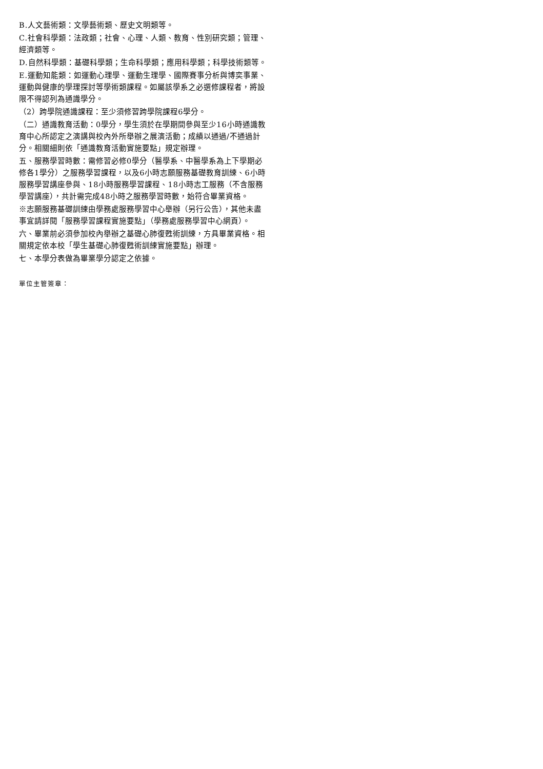B.人文藝術類：文學藝術類、歷史文明類等。
C.社會科學類：法政類；社會、心理、人類、教育、性別研究類；管理、經濟類等。
D.自然科學類：基礎科學類；生命科學類；應用科學類；科學技術類等。
E.運動知能類：如運動心理學、運動生理學、國際賽事分析與博奕事業、運動與健康的學理探討等學術類課程。如屬該學系之必選修課程者，將設限不得認列為通識學分。
（2）跨學院通識課程：至少須修習跨學院課程6學分。
（二）通識教育活動：0學分，學生須於在學期間參與至少16小時通識教育中心所認定之演講與校內外所舉辦之展演活動；成績以通過/不通過計分。相關細則依「通識教育活動實施要點」規定辦理。
五、服務學習時數：需修習必修0學分（醫學系、中醫學系為上下學期必修各1學分）之服務學習課程，以及6小時志願服務基礎教育訓練、6小時服務學習講座參與、18小時服務學習課程、18小時志工服務（不含服務學習講座），共計需完成48小時之服務學習時數，始符合畢業資格。
※志願服務基礎訓練由學務處服務學習中心舉辦（另行公告），其他未盡事宜請詳閱「服務學習課程實施要點」（學務處服務學習中心網頁）。
六、畢業前必須參加校內舉辦之基礎心肺復甦術訓練，方具畢業資格。相關規定依本校「學生基礎心肺復甦術訓練實施要點」辦理。
七、本學分表做為畢業學分認定之依據。
單位主管簽章：